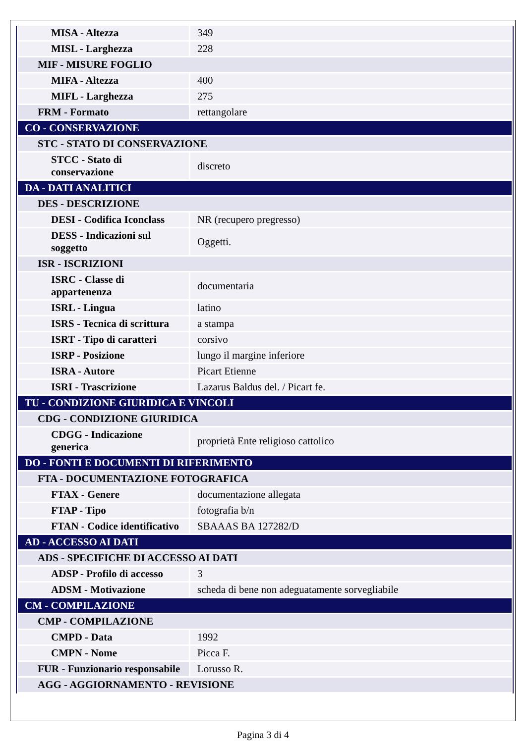| MISA - Altezza | 349 |
| MISL - Larghezza | 228 |
| MIF - MISURE FOGLIO | |
| MIFA - Altezza | 400 |
| MIFL - Larghezza | 275 |
| FRM - Formato | rettangolare |
| CO - CONSERVAZIONE | |
| STC - STATO DI CONSERVAZIONE | |
| STCC - Stato di conservazione | discreto |
| DA - DATI ANALITICI | |
| DES - DESCRIZIONE | |
| DESI - Codifica Iconclass | NR (recupero pregresso) |
| DESS - Indicazioni sul soggetto | Oggetti. |
| ISR - ISCRIZIONI | |
| ISRC - Classe di appartenenza | documentaria |
| ISRL - Lingua | latino |
| ISRS - Tecnica di scrittura | a stampa |
| ISRT - Tipo di caratteri | corsivo |
| ISRP - Posizione | lungo il margine inferiore |
| ISRA - Autore | Picart Etienne |
| ISRI - Trascrizione | Lazarus Baldus del. / Picart fe. |
| TU - CONDIZIONE GIURIDICA E VINCOLI | |
| CDG - CONDIZIONE GIURIDICA | |
| CDGG - Indicazione generica | proprietà Ente religioso cattolico |
| DO - FONTI E DOCUMENTI DI RIFERIMENTO | |
| FTA - DOCUMENTAZIONE FOTOGRAFICA | |
| FTAX - Genere | documentazione allegata |
| FTAP - Tipo | fotografia b/n |
| FTAN - Codice identificativo | SBAAAS BA 127282/D |
| AD - ACCESSO AI DATI | |
| ADS - SPECIFICHE DI ACCESSO AI DATI | |
| ADSP - Profilo di accesso | 3 |
| ADSM - Motivazione | scheda di bene non adeguatamente sorvegliabile |
| CM - COMPILAZIONE | |
| CMP - COMPILAZIONE | |
| CMPD - Data | 1992 |
| CMPN - Nome | Picca F. |
| FUR - Funzionario responsabile | Lorusso R. |
| AGG - AGGIORNAMENTO - REVISIONE | |
Pagina 3 di 4